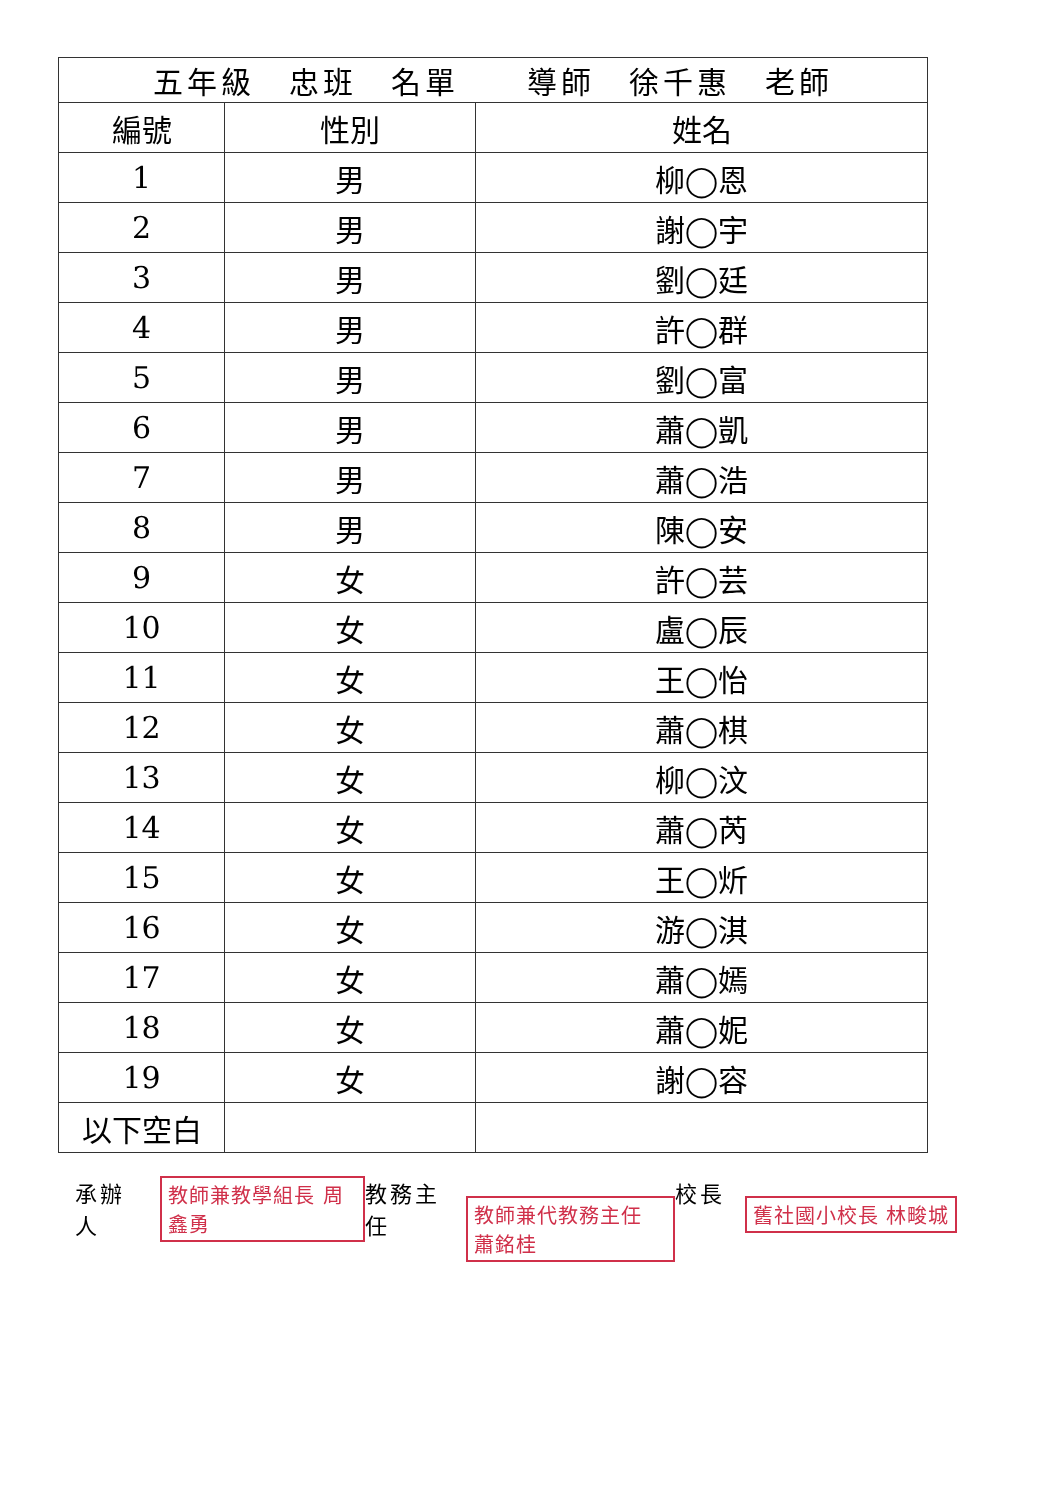| 五年級 忠班 名單 導師 徐千惠 老師 | | |
| --- | --- | --- |
| 編號 | 性別 | 姓名 |
| 1 | 男 | 柳◯恩 |
| 2 | 男 | 謝◯宇 |
| 3 | 男 | 劉◯廷 |
| 4 | 男 | 許◯群 |
| 5 | 男 | 劉◯富 |
| 6 | 男 | 蕭◯凱 |
| 7 | 男 | 蕭◯浩 |
| 8 | 男 | 陳◯安 |
| 9 | 女 | 許◯芸 |
| 10 | 女 | 盧◯辰 |
| 11 | 女 | 王◯怡 |
| 12 | 女 | 蕭◯棋 |
| 13 | 女 | 柳◯汶 |
| 14 | 女 | 蕭◯芮 |
| 15 | 女 | 王◯炘 |
| 16 | 女 | 游◯淇 |
| 17 | 女 | 蕭◯嫣 |
| 18 | 女 | 蕭◯妮 |
| 19 | 女 | 謝◯容 |
| 以下空白 | | |
承辦人 教師兼教學組長 周鑫勇
教務主任 教師兼代教務主任 蕭銘桂
校長 舊社國小校長 林畯城